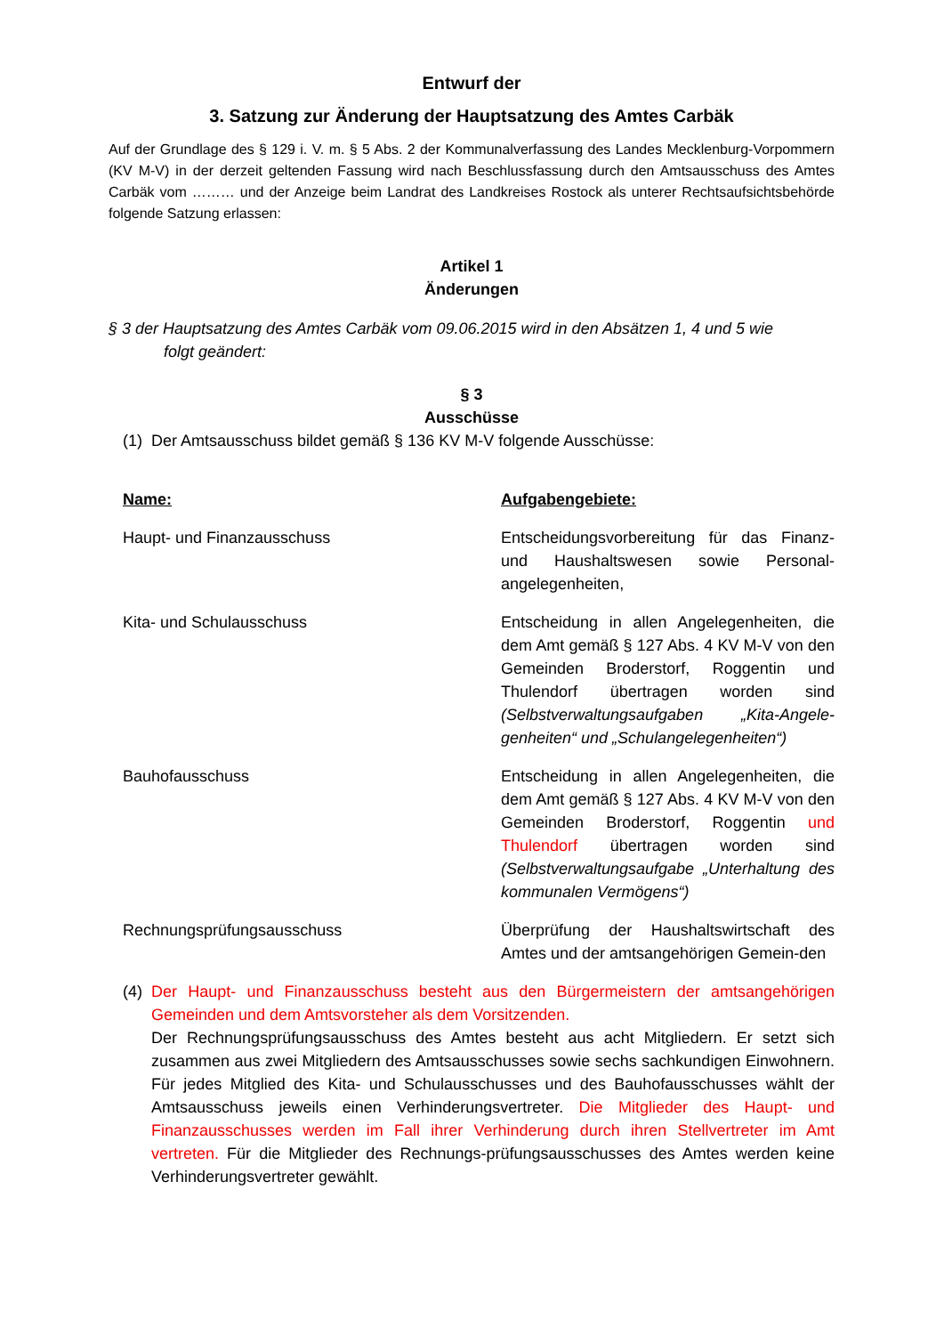Entwurf der
3. Satzung zur Änderung der Hauptsatzung des Amtes Carbäk
Auf der Grundlage des § 129 i. V. m. § 5 Abs. 2 der Kommunalverfassung des Landes Mecklenburg-Vorpommern (KV M-V) in der derzeit geltenden Fassung wird nach Beschlussfassung durch den Amtsausschuss des Amtes Carbäk vom ……… und der Anzeige beim Landrat des Landkreises Rostock als unterer Rechtsaufsichtsbehörde folgende Satzung erlassen:
Artikel 1
Änderungen
§ 3 der Hauptsatzung des Amtes Carbäk vom 09.06.2015 wird in den Absätzen 1, 4 und 5 wie
folgt geändert:
§ 3
Ausschüsse
(1) Der Amtsausschuss bildet gemäß § 136 KV M-V folgende Ausschüsse:
| Name: | Aufgabengebiete: |
| --- | --- |
| Haupt- und Finanzausschuss | Entscheidungsvorbereitung für das Finanz- und Haushaltswesen sowie Personal-angelegenheiten, |
| Kita- und Schulausschuss | Entscheidung in allen Angelegenheiten, die dem Amt gemäß § 127 Abs. 4 KV M-V von den Gemeinden Broderstorf, Roggentin und Thulendorf übertragen worden sind (Selbstverwaltungsaufgaben „Kita-Angele-genheiten“ und „Schulangelegenheiten“) |
| Bauhofausschuss | Entscheidung in allen Angelegenheiten, die dem Amt gemäß § 127 Abs. 4 KV M-V von den Gemeinden Broderstorf, Roggentin und Thulendorf übertragen worden sind (Selbstverwaltungsaufgabe „Unterhaltung des kommunalen Vermögens“) |
| Rechnungsprüfungsausschuss | Überprüfung der Haushaltswirtschaft des Amtes und der amtsangehörigen Gemein-den |
(4) Der Haupt- und Finanzausschuss besteht aus den Bürgermeistern der amtsangehörigen Gemeinden und dem Amtsvorsteher als dem Vorsitzenden.
Der Rechnungsprüfungsausschuss des Amtes besteht aus acht Mitgliedern. Er setzt sich zusammen aus zwei Mitgliedern des Amtsausschusses sowie sechs sachkundigen Einwohnern. Für jedes Mitglied des Kita- und Schulausschusses und des Bauhofausschusses wählt der Amtsausschuss jeweils einen Verhinderungsvertreter. Die Mitglieder des Haupt- und Finanzausschusses werden im Fall ihrer Verhinderung durch ihren Stellvertreter im Amt vertreten. Für die Mitglieder des Rechnungs-prüfungsausschusses des Amtes werden keine Verhinderungsvertreter gewählt.